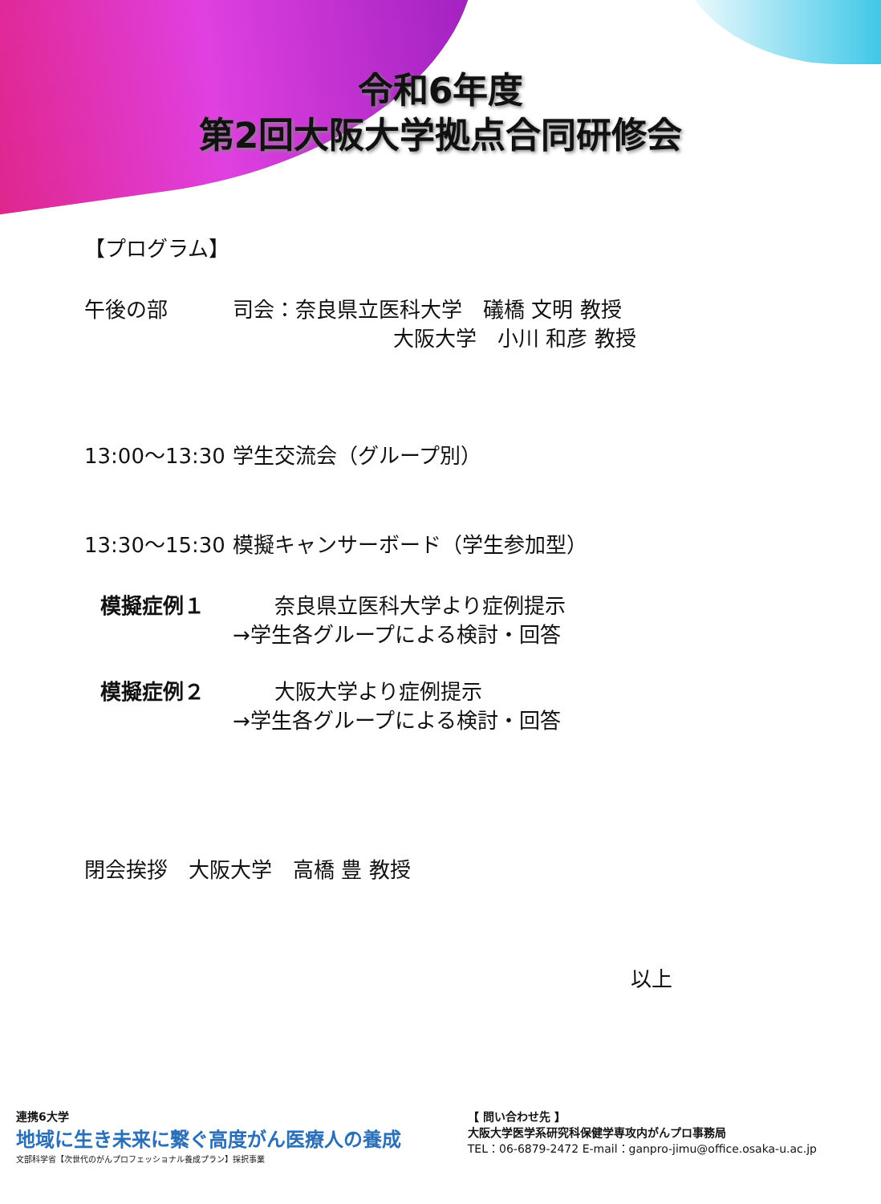令和6年度
第2回大阪大学拠点合同研修会
【プログラム】
午後の部 司会：奈良県立医科大学　礒橋 文明 教授
大阪大学　小川 和彦 教授
13:00～13:30 学生交流会（グループ別）
13:30～15:30 模擬キャンサーボード（学生参加型）
模擬症例１ 　　奈良県立医科大学より症例提示
→学生各グループによる検討・回答
模擬症例２ 　　大阪大学より症例提示
→学生各グループによる検討・回答
閉会挨拶　大阪大学　高橋 豊 教授
以上
連携6大学
地域に生き未来に繋ぐ高度がん医療人の養成
文部科学省【次世代のがんプロフェッショナル養成プラン】採択事業
【 問い合わせ先 】
大阪大学医学系研究科保健学専攻内がんプロ事務局
TEL：06-6879-2472 E-mail：ganpro-jimu@office.osaka-u.ac.jp